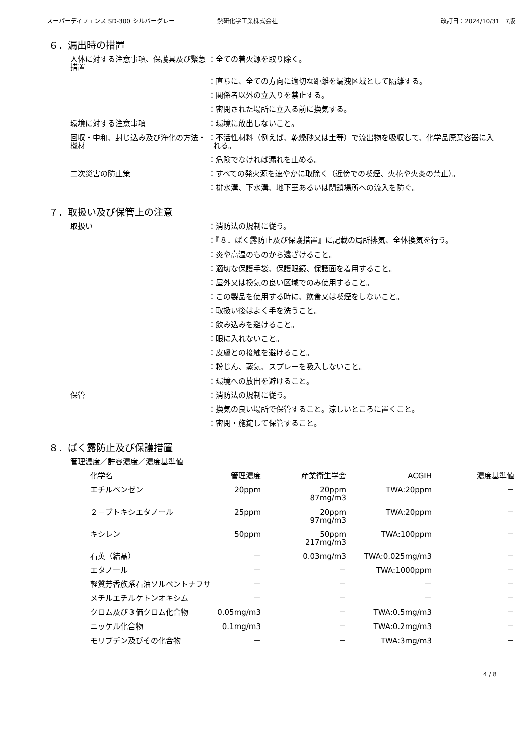スーパーディフェンス SD-300 シルバーグレー 熱研化学工業株式会社 改訂日：2024/10/31　7版
６．漏出時の措置
人体に対する注意事項、保護具及び緊急措置
：全ての着火源を取り除く。
：直ちに、全ての方向に適切な距離を漏洩区域として隔離する。
：関係者以外の立入りを禁止する。
：密閉された場所に立入る前に換気する。
環境に対する注意事項 ：環境に放出しないこと。
回収・中和、封じ込み及び浄化の方法・機材
：不活性材料（例えば、乾燥砂又は土等）で流出物を吸収して、化学品廃棄容器に入れる。
：危険でなければ漏れを止める。
二次災害の防止策 ：すべての発火源を速やかに取除く（近傍での喫煙、火花や火炎の禁止）。
：排水溝、下水溝、地下室あるいは閉鎖場所への流入を防ぐ。
７．取扱い及び保管上の注意
取扱い ：消防法の規制に従う。
：『８．ばく露防止及び保護措置』に記載の局所排気、全体換気を行う。
：炎や高温のものから遠ざけること。
：適切な保護手袋、保護眼鏡、保護面を着用すること。
：屋外又は換気の良い区域でのみ使用すること。
：この製品を使用する時に、飲食又は喫煙をしないこと。
：取扱い後はよく手を洗うこと。
：飲み込みを避けること。
：眼に入れないこと。
：皮膚との接触を避けること。
：粉じん、蒸気、スプレーを吸入しないこと。
：環境への放出を避けること。
保管 ：消防法の規制に従う。
：換気の良い場所で保管すること。涼しいところに置くこと。
：密閉・施錠して保管すること。
８．ばく露防止及び保護措置
管理濃度／許容濃度／濃度基準値
| 化学名 | 管理濃度 | 産業衛生学会 | ACGIH | 濃度基準値 |
| --- | --- | --- | --- | --- |
| エチルベンゼン | 20ppm | 20ppm 87mg/m3 | TWA:20ppm | － |
| ２－ブトキシエタノール | 25ppm | 20ppm 97mg/m3 | TWA:20ppm | － |
| キシレン | 50ppm | 50ppm 217mg/m3 | TWA:100ppm | － |
| 石英（結晶） | － | 0.03mg/m3 | TWA:0.025mg/m3 | － |
| エタノール | － | － | TWA:1000ppm | － |
| 軽質芳香族系石油ソルベントナフサ | － | － | － | － |
| メチルエチルケトンオキシム | － | － | － | － |
| クロム及び３価クロム化合物 | 0.05mg/m3 | － | TWA:0.5mg/m3 | － |
| ニッケル化合物 | 0.1mg/m3 | － | TWA:0.2mg/m3 | － |
| モリブデン及びその化合物 | － | － | TWA:3mg/m3 | － |
4 / 8